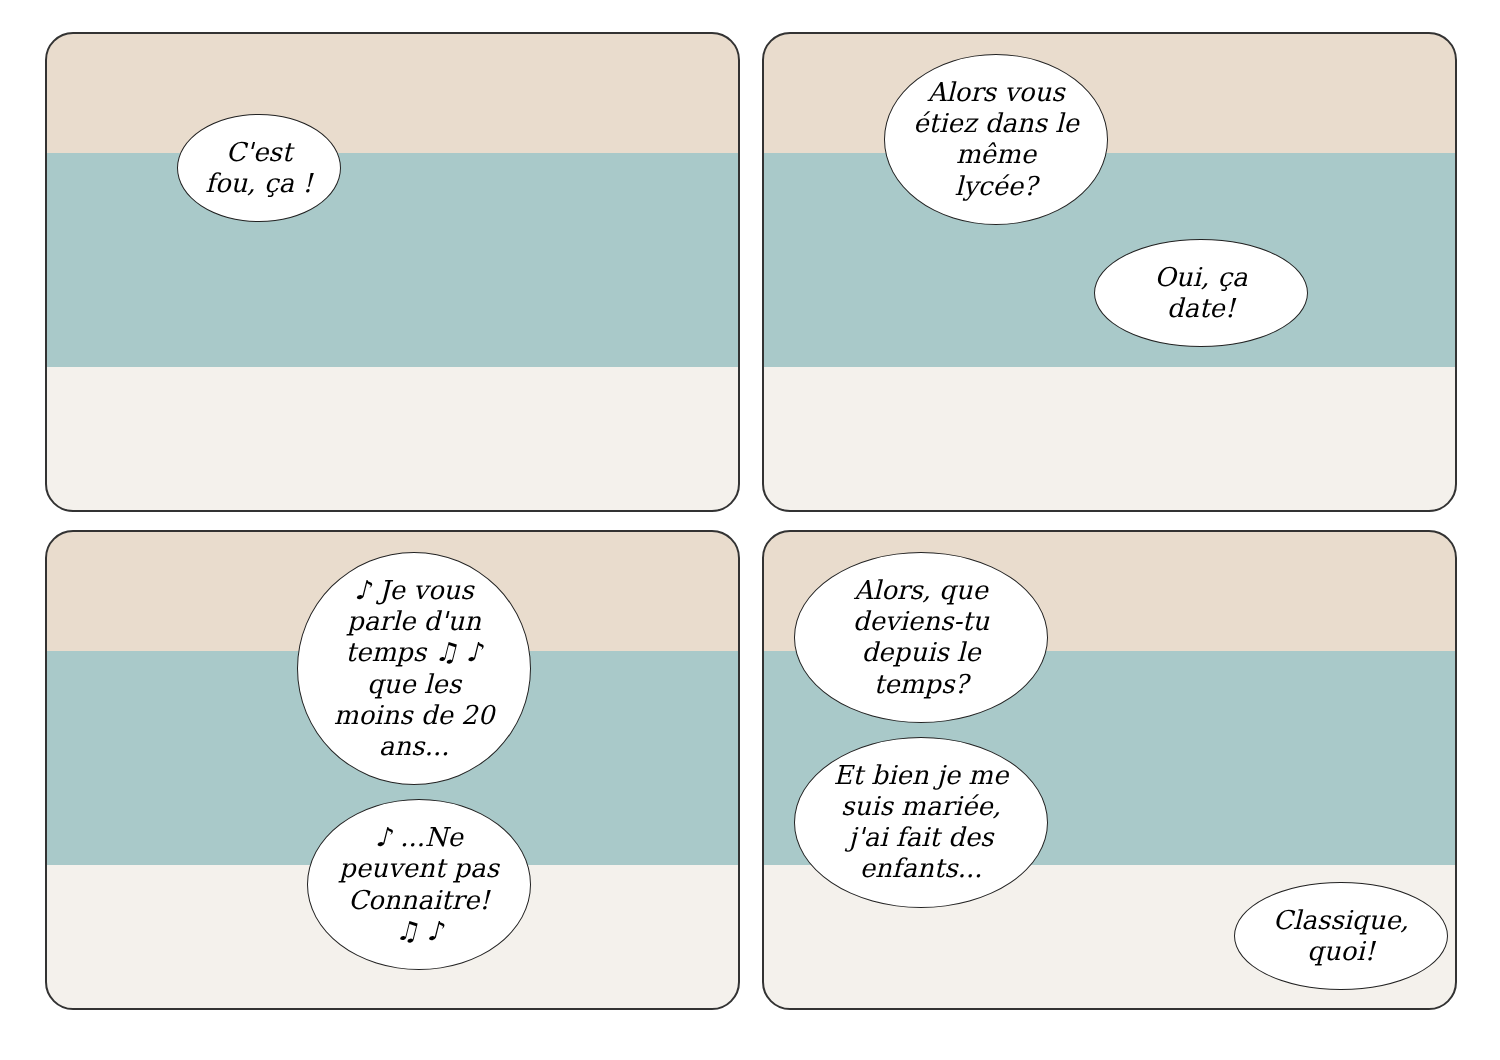C'est fou, ça !
Alors vous étiez dans le même lycée?
Oui, ça date!
♪ Je vous parle d'un temps ♫ ♪ que les moins de 20 ans...
♪ ...Ne peuvent pas Connaitre! ♫ ♪
Alors, que deviens-tu depuis le temps?
Et bien je me suis mariée, j'ai fait des enfants...
Classique, quoi!